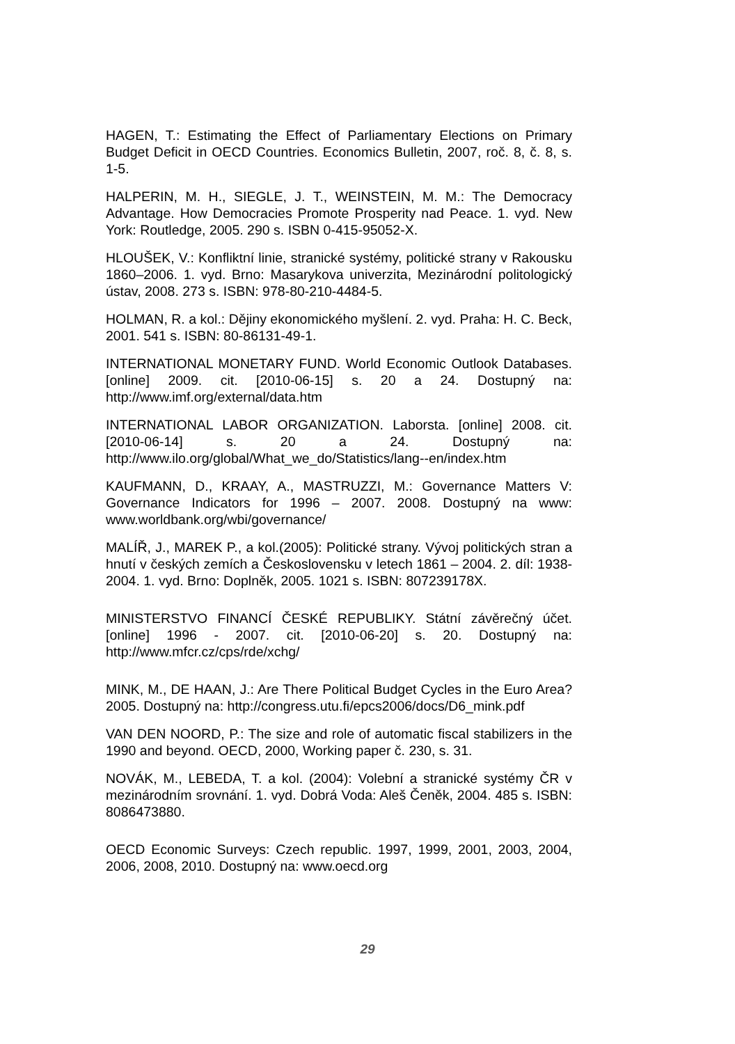HAGEN, T.: Estimating the Effect of Parliamentary Elections on Primary Budget Deficit in OECD Countries. Economics Bulletin, 2007, roč. 8, č. 8, s. 1-5.
HALPERIN, M. H., SIEGLE, J. T., WEINSTEIN, M. M.: The Democracy Advantage. How Democracies Promote Prosperity nad Peace. 1. vyd. New York: Routledge, 2005. 290 s. ISBN 0-415-95052-X.
HLOUŠEK, V.: Konfliktní linie, stranické systémy, politické strany v Rakousku 1860–2006. 1. vyd. Brno: Masarykova univerzita, Mezinárodní politologický ústav, 2008. 273 s. ISBN: 978-80-210-4484-5.
HOLMAN, R. a kol.: Dějiny ekonomického myšlení. 2. vyd. Praha: H. C. Beck, 2001. 541 s. ISBN: 80-86131-49-1.
INTERNATIONAL MONETARY FUND. World Economic Outlook Databases. [online] 2009. cit. [2010-06-15] s. 20 a 24. Dostupný na: http://www.imf.org/external/data.htm
INTERNATIONAL LABOR ORGANIZATION. Laborsta. [online] 2008. cit. [2010-06-14] s. 20 a 24. Dostupný na: http://www.ilo.org/global/What_we_do/Statistics/lang--en/index.htm
KAUFMANN, D., KRAAY, A., MASTRUZZI, M.: Governance Matters V: Governance Indicators for 1996 – 2007. 2008. Dostupný na www: www.worldbank.org/wbi/governance/
MALÍŘ, J., MAREK P., a kol.(2005): Politické strany. Vývoj politických stran a hnutí v českých zemích a Československu v letech 1861 – 2004. 2. díl: 1938-2004. 1. vyd. Brno: Doplněk, 2005. 1021 s. ISBN: 807239178X.
MINISTERSTVO FINANCÍ ČESKÉ REPUBLIKY. Státní závěrečný účet. [online] 1996 - 2007. cit. [2010-06-20] s. 20. Dostupný na: http://www.mfcr.cz/cps/rde/xchg/
MINK, M., DE HAAN, J.: Are There Political Budget Cycles in the Euro Area? 2005. Dostupný na: http://congress.utu.fi/epcs2006/docs/D6_mink.pdf
VAN DEN NOORD, P.: The size and role of automatic fiscal stabilizers in the 1990 and beyond. OECD, 2000, Working paper č. 230, s. 31.
NOVÁK, M., LEBEDA, T. a kol. (2004): Volební a stranické systémy ČR v mezinárodním srovnání. 1. vyd. Dobrá Voda: Aleš Čeněk, 2004. 485 s. ISBN: 8086473880.
OECD Economic Surveys: Czech republic. 1997, 1999, 2001, 2003, 2004, 2006, 2008, 2010. Dostupný na: www.oecd.org
29